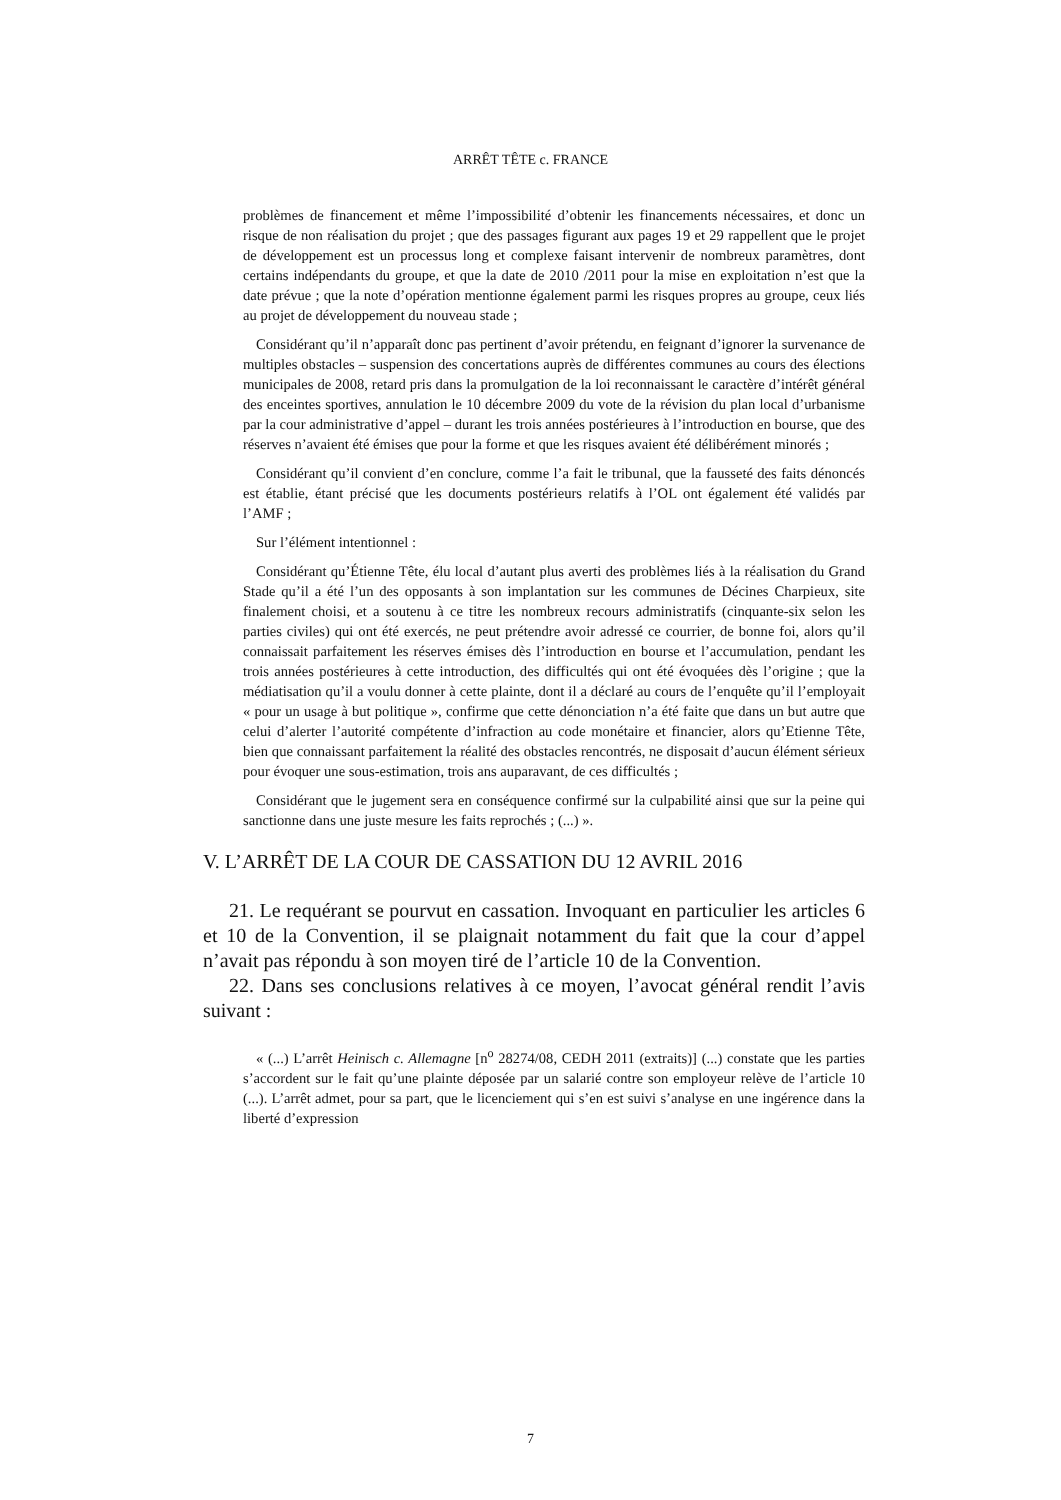ARRÊT TÊTE c. FRANCE
problèmes de financement et même l’impossibilité d’obtenir les financements nécessaires, et donc un risque de non réalisation du projet ; que des passages figurant aux pages 19 et 29 rappellent que le projet de développement est un processus long et complexe faisant intervenir de nombreux paramètres, dont certains indépendants du groupe, et que la date de 2010 /2011 pour la mise en exploitation n’est que la date prévue ; que la note d’opération mentionne également parmi les risques propres au groupe, ceux liés au projet de développement du nouveau stade ;
Considérant qu’il n’apparaît donc pas pertinent d’avoir prétendu, en feignant d’ignorer la survenance de multiples obstacles – suspension des concertations auprès de différentes communes au cours des élections municipales de 2008, retard pris dans la promulgation de la loi reconnaissant le caractère d’intérêt général des enceintes sportives, annulation le 10 décembre 2009 du vote de la révision du plan local d’urbanisme par la cour administrative d’appel – durant les trois années postérieures à l’introduction en bourse, que des réserves n’avaient été émises que pour la forme et que les risques avaient été délibérément minorés ;
Considérant qu’il convient d’en conclure, comme l’a fait le tribunal, que la fausseté des faits dénoncés est établie, étant précisé que les documents postérieurs relatifs à l’OL ont également été validés par l’AMF ;
Sur l’élément intentionnel :
Considérant qu’Étienne Tête, élu local d’autant plus averti des problèmes liés à la réalisation du Grand Stade qu’il a été l’un des opposants à son implantation sur les communes de Décines Charpieux, site finalement choisi, et a soutenu à ce titre les nombreux recours administratifs (cinquante-six selon les parties civiles) qui ont été exercés, ne peut prétendre avoir adressé ce courrier, de bonne foi, alors qu’il connaissait parfaitement les réserves émises dès l’introduction en bourse et l’accumulation, pendant les trois années postérieures à cette introduction, des difficultés qui ont été évoquées dès l’origine ; que la médiatisation qu’il a voulu donner à cette plainte, dont il a déclaré au cours de l’enquête qu’il l’employait « pour un usage à but politique », confirme que cette dénonciation n’a été faite que dans un but autre que celui d’alerter l’autorité compétente d’infraction au code monétaire et financier, alors qu’Etienne Tête, bien que connaissant parfaitement la réalité des obstacles rencontrés, ne disposait d’aucun élément sérieux pour évoquer une sous-estimation, trois ans auparavant, de ces difficultés ;
Considérant que le jugement sera en conséquence confirmé sur la culpabilité ainsi que sur la peine qui sanctionne dans une juste mesure les faits reprochés ; (...) ».
V. L’ARRÊT DE LA COUR DE CASSATION DU 12 AVRIL 2016
21. Le requérant se pourvut en cassation. Invoquant en particulier les articles 6 et 10 de la Convention, il se plaignait notamment du fait que la cour d’appel n’avait pas répondu à son moyen tiré de l’article 10 de la Convention.
22. Dans ses conclusions relatives à ce moyen, l’avocat général rendit l’avis suivant :
« (...) L’arrêt Heinisch c. Allemagne [n<sup>o</sup> 28274/08, CEDH 2011 (extraits)] (...) constate que les parties s’accordent sur le fait qu’une plainte déposée par un salarié contre son employeur relève de l’article 10 (...). L’arrêt admet, pour sa part, que le licenciement qui s’en est suivi s’analyse en une ingérence dans la liberté d’expression
7